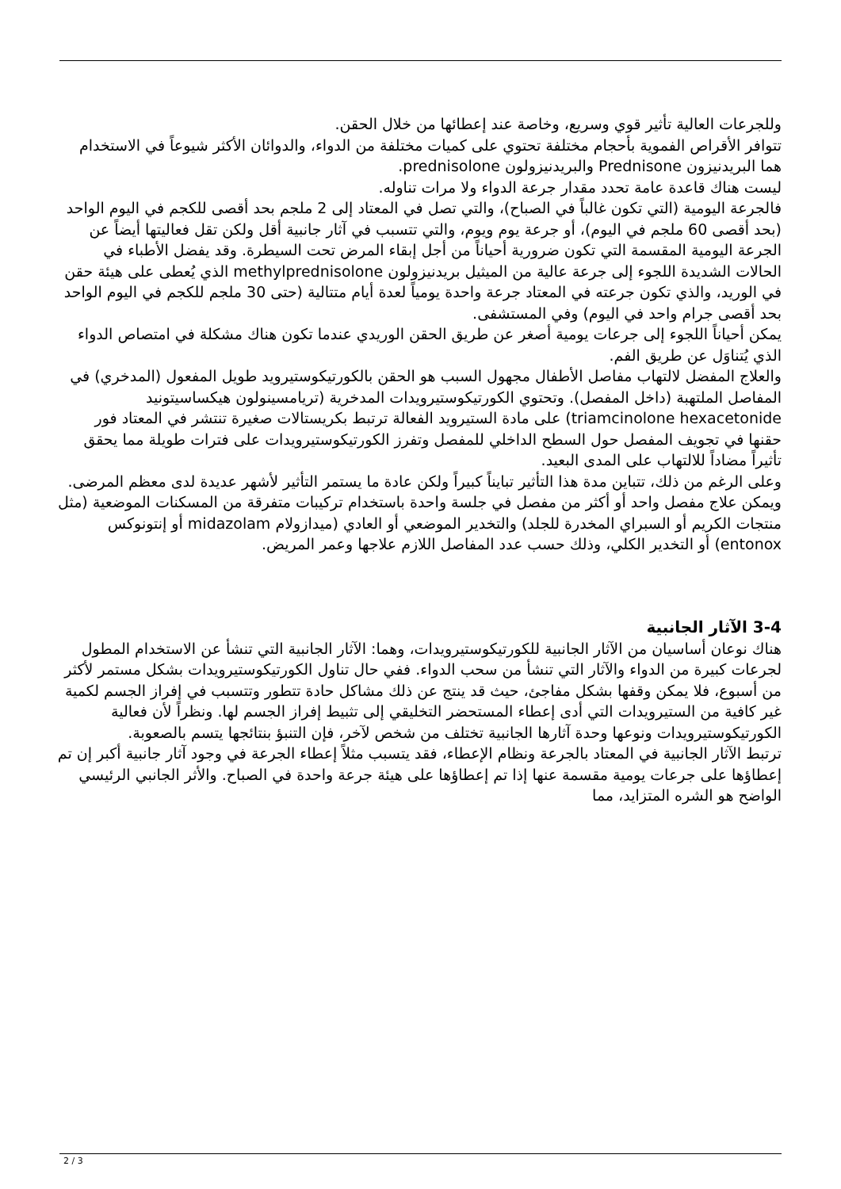وللجرعات العالية تأثير قوي وسريع، وخاصة عند إعطائها من خلال الحقن.
تتوافر الأقراص الفموية بأحجام مختلفة تحتوي على كميات مختلفة من الدواء، والدوائان الأكثر شيوعاً في الاستخدام هما البريدنيزون Prednisone والبريدنيزولون prednisolone.
ليست هناك قاعدة عامة تحدد مقدار جرعة الدواء ولا مرات تناوله.
فالجرعة اليومية (التي تكون غالباً في الصباح)، والتي تصل في المعتاد إلى 2 ملجم بحد أقصى للكجم في اليوم الواحد (بحد أقصى 60 ملجم في اليوم)، أو جرعة يوم ويوم، والتي تتسبب في آثار جانبية أقل ولكن تقل فعاليتها أيضاً عن الجرعة اليومية المقسمة التي تكون ضرورية أحياناً من أجل إبقاء المرض تحت السيطرة. وقد يفضل الأطباء في الحالات الشديدة اللجوء إلى جرعة عالية من الميثيل بريدنيزولون methylprednisolone الذي يُعطى على هيئة حقن في الوريد، والذي تكون جرعته في المعتاد جرعة واحدة يومياً لعدة أيام متتالية (حتى 30 ملجم للكجم في اليوم الواحد بحد أقصى جرام واحد في اليوم) وفي المستشفى.
يمكن أحياناً اللجوء إلى جرعات يومية أصغر عن طريق الحقن الوريدي عندما تكون هناك مشكلة في امتصاص الدواء الذي يُتناوَل عن طريق الفم.
والعلاج المفضل لالتهاب مفاصل الأطفال مجهول السبب هو الحقن بالكورتيكوستيرويد طويل المفعول (المدخري) في المفاصل الملتهبة (داخل المفصل). وتحتوي الكورتيكوستيرويدات المدخرية (تريامسينولون هيكساسيتونيد triamcinolone hexacetonide) على مادة الستيرويد الفعالة ترتبط بكريستالات صغيرة تنتشر في المعتاد فور حقنها في تجويف المفصل حول السطح الداخلي للمفصل وتفرز الكورتيكوستيرويدات على فترات طويلة مما يحقق تأثيراً مضاداً للالتهاب على المدى البعيد.
وعلى الرغم من ذلك، تتباين مدة هذا التأثير تبايناً كبيراً ولكن عادة ما يستمر التأثير لأشهر عديدة لدى معظم المرضى. ويمكن علاج مفصل واحد أو أكثر من مفصل في جلسة واحدة باستخدام تركيبات متفرقة من المسكنات الموضعية (مثل منتجات الكريم أو السبراي المخدرة للجلد) والتخدير الموضعي أو العادي (ميدازولام midazolam أو إنتونوكس entonox) أو التخدير الكلي، وذلك حسب عدد المفاصل اللازم علاجها وعمر المريض.
3-4 الآثار الجانبية
هناك نوعان أساسيان من الآثار الجانبية للكورتيكوستيرويدات، وهما: الآثار الجانبية التي تنشأ عن الاستخدام المطول لجرعات كبيرة من الدواء والآثار التي تنشأ من سحب الدواء. ففي حال تناول الكورتيكوستيرويدات بشكل مستمر لأكثر من أسبوع، فلا يمكن وقفها بشكل مفاجئ، حيث قد ينتج عن ذلك مشاكل حادة تتطور وتتسبب في إفراز الجسم لكمية غير كافية من الستيرويدات التي أدى إعطاء المستحضر التخليقي إلى تثبيط إفراز الجسم لها. ونظراً لأن فعالية الكورتيكوستيرويدات ونوعها وحدة آثارها الجانبية تختلف من شخص لآخر، فإن التنبؤ بنتائجها يتسم بالصعوبة.
ترتبط الآثار الجانبية في المعتاد بالجرعة ونظام الإعطاء، فقد يتسبب مثلاً إعطاء الجرعة في وجود آثار جانبية أكبر إن تم إعطاؤها على جرعات يومية مقسمة عنها إذا تم إعطاؤها على هيئة جرعة واحدة في الصباح. والأثر الجانبي الرئيسي الواضح هو الشره المتزايد، مما
2 / 3